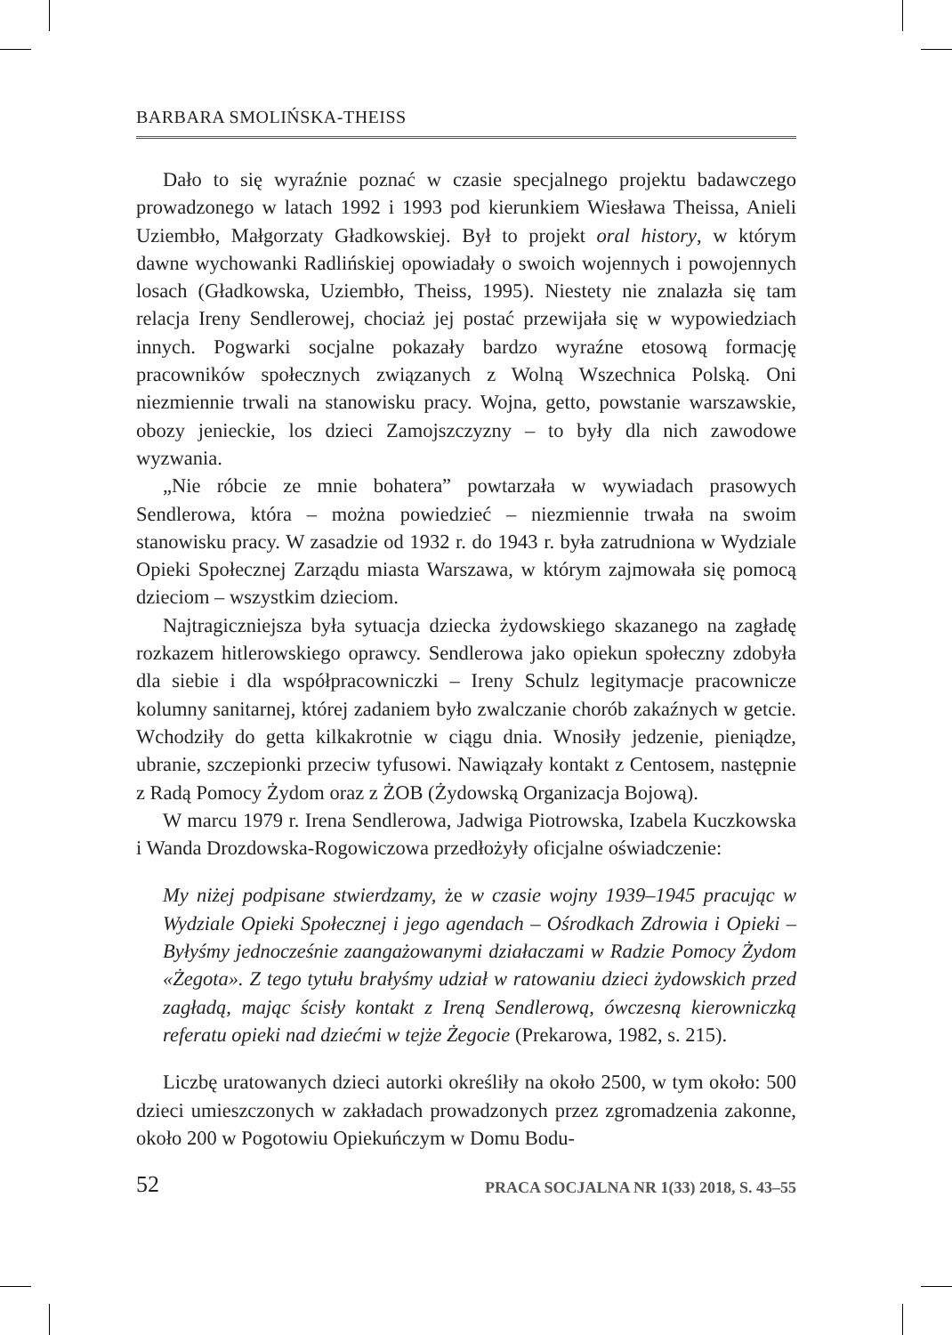BARBARA SMOLIŃSKA-THEISS
Dało to się wyraźnie poznać w czasie specjalnego projektu badawczego prowadzonego w latach 1992 i 1993 pod kierunkiem Wiesława Theissa, Anieli Uziembło, Małgorzaty Gładkowskiej. Był to projekt oral history, w którym dawne wychowanki Radlińskiej opowiadały o swoich wojennych i powojennych losach (Gładkowska, Uziembło, Theiss, 1995). Niestety nie znalazła się tam relacja Ireny Sendlerowej, chociaż jej postać przewijała się w wypowiedziach innych. Pogwarki socjalne pokazały bardzo wyraźne etosową formację pracowników społecznych związanych z Wolną Wszechnica Polską. Oni niezmiennie trwali na stanowisku pracy. Wojna, getto, powstanie warszawskie, obozy jenieckie, los dzieci Zamojszczyzny – to były dla nich zawodowe wyzwania.
„Nie róbcie ze mnie bohatera” powtarzała w wywiadach prasowych Sendlerowa, która – można powiedzieć – niezmiennie trwała na swoim stanowisku pracy. W zasadzie od 1932 r. do 1943 r. była zatrudniona w Wydziale Opieki Społecznej Zarządu miasta Warszawa, w którym zajmowała się pomocą dzieciom – wszystkim dzieciom.
Najtragiczniejsza była sytuacja dziecka żydowskiego skazanego na zagładę rozkazem hitlerowskiego oprawcy. Sendlerowa jako opiekun społeczny zdobyła dla siebie i dla współpracowniczki – Ireny Schulz legitymacje pracownicze kolumny sanitarnej, której zadaniem było zwalczanie chorób zakaźnych w getcie. Wchodziły do getta kilkakrotnie w ciągu dnia. Wnosiły jedzenie, pieniądze, ubranie, szczepionki przeciw tyfusowi. Nawiązały kontakt z Centosem, następnie z Radą Pomocy Żydom oraz z ŻOB (Żydowską Organizacja Bojową).
W marcu 1979 r. Irena Sendlerowa, Jadwiga Piotrowska, Izabela Kuczkowska i Wanda Drozdowska-Rogowiczowa przedłożyły oficjalne oświadczenie:
My niżej podpisane stwierdzamy, że w czasie wojny 1939–1945 pracując w Wydziale Opieki Społecznej i jego agendach – Ośrodkach Zdrowia i Opieki – Byłyśmy jednocześnie zaangażowanymi działaczami w Radzie Pomocy Żydom «Żegota». Z tego tytułu brałyśmy udział w ratowaniu dzieci żydowskich przed zagładą, mając ścisły kontakt z Ireną Sendlerową, ówczesną kierowniczką referatu opieki nad dziećmi w tejże Żegocie (Prekarowa, 1982, s. 215).
Liczbę uratowanych dzieci autorki określiły na około 2500, w tym około: 500 dzieci umieszczonych w zakładach prowadzonych przez zgromadzenia zakonne, około 200 w Pogotowiu Opiekuńczym w Domu Bodu-
52 PRACA SOCJALNA NR 1(33) 2018, S. 43–55